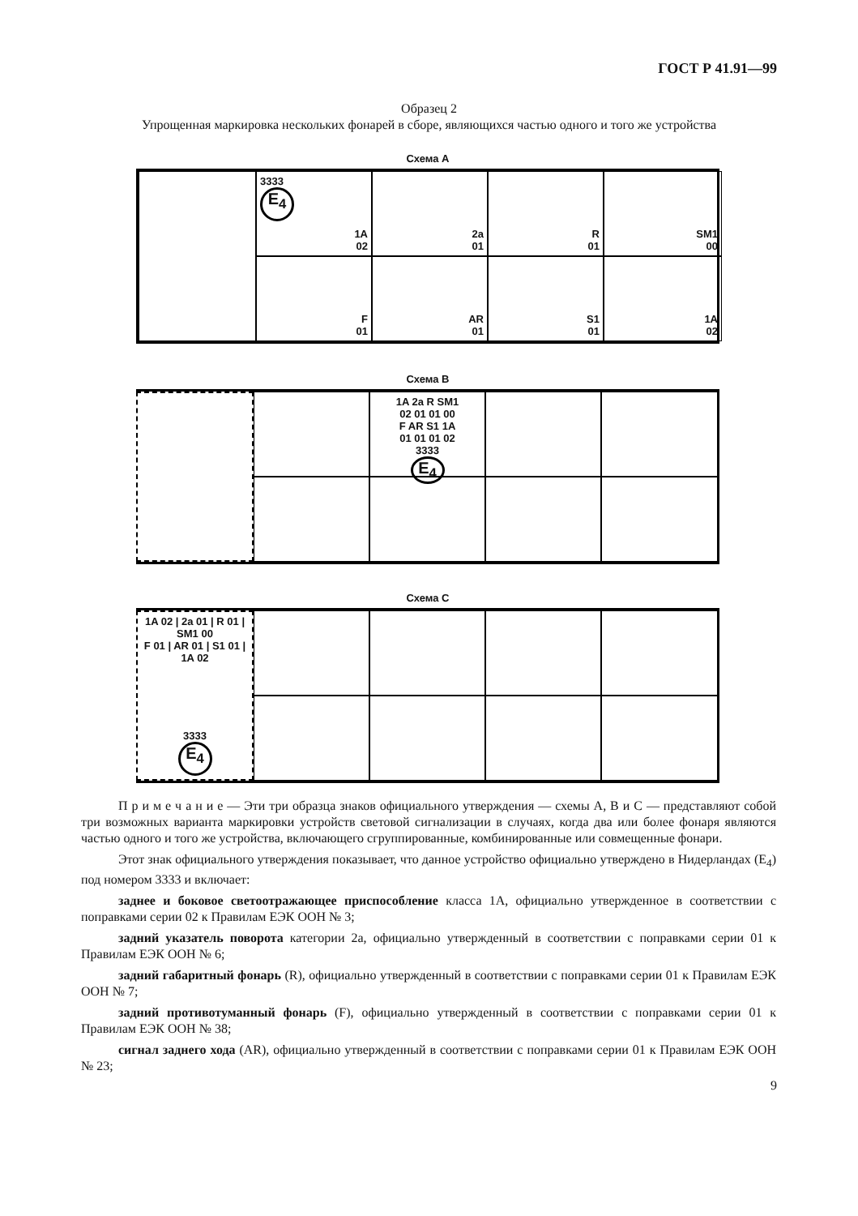ГОСТ Р 41.91—99
Образец 2
Упрощенная маркировка нескольких фонарей в сборе, являющихся частью одного и того же устройства
Схема А
3333
E<sub>4</sub>
1A
02
2a
01
R
01
SM1
00
F
01
AR
01
S1
01
1A
02
Схема В
1A 2a R SM1
02 01 01 00
F AR S1 1A
01 01 01 02
3333
E<sub>4</sub>
Схема С
1A 02 | 2a 01 | R 01 | SM1 00
F 01 | AR 01 | S1 01 | 1A 02
3333
E<sub>4</sub>
П р и м е ч а н и е — Эти три образца знаков официального утверждения — схемы А, В и С — представляют собой три возможных варианта маркировки устройств световой сигнализации в случаях, когда два или более фонаря являются частью одного и того же устройства, включающего сгруппированные, комбинированные или совмещенные фонари.
Этот знак официального утверждения показывает, что данное устройство официально утверждено в Нидерландах (E<sub>4</sub>) под номером 3333 и включает:
заднее и боковое светоотражающее приспособление класса 1А, официально утвержденное в соответствии с поправками серии 02 к Правилам ЕЭК ООН № 3;
задний указатель поворота категории 2а, официально утвержденный в соответствии с поправками серии 01 к Правилам ЕЭК ООН № 6;
задний габаритный фонарь (R), официально утвержденный в соответствии с поправками серии 01 к Правилам ЕЭК ООН № 7;
задний противотуманный фонарь (F), официально утвержденный в соответствии с поправками серии 01 к Правилам ЕЭК ООН № 38;
сигнал заднего хода (AR), официально утвержденный в соответствии с поправками серии 01 к Правилам ЕЭК ООН № 23;
9